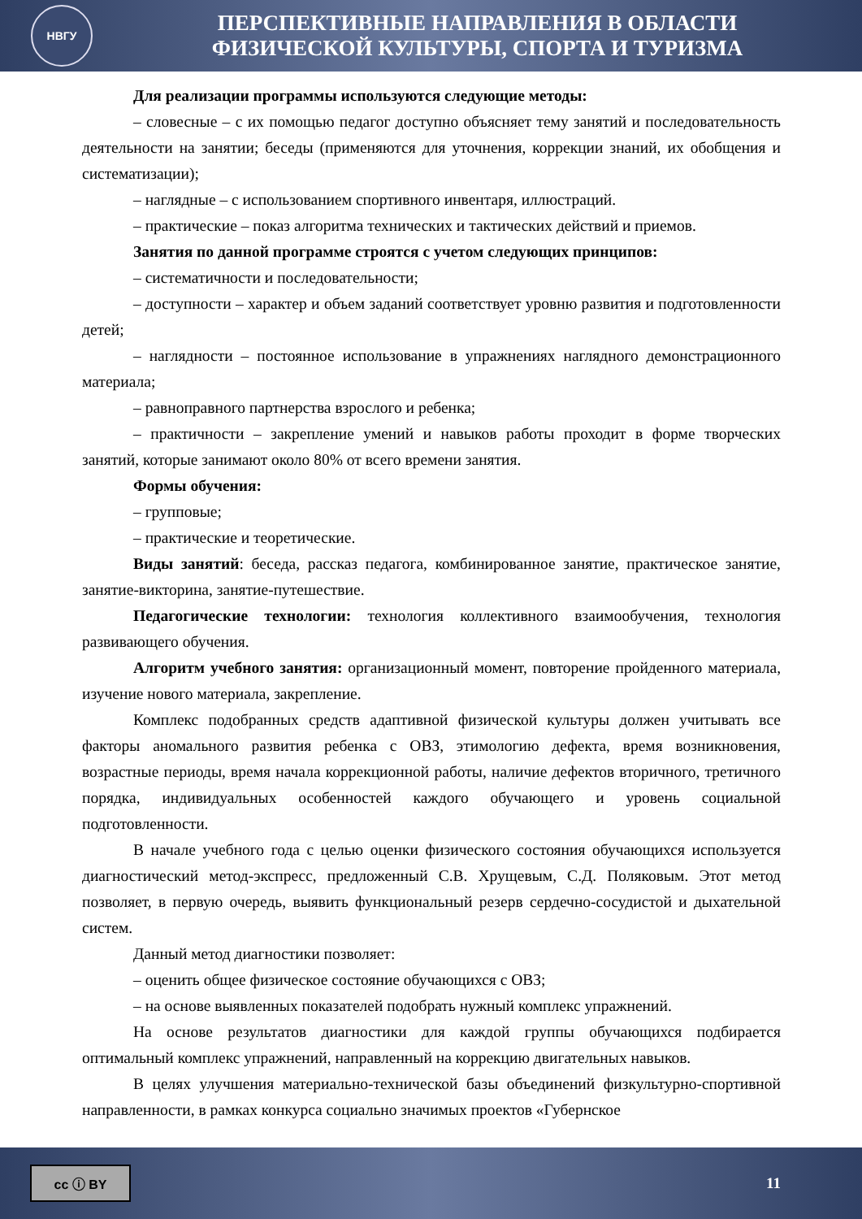НВГУ
ПЕРСПЕКТИВНЫЕ НАПРАВЛЕНИЯ В ОБЛАСТИ
ФИЗИЧЕСКОЙ КУЛЬТУРЫ, СПОРТА И ТУРИЗМА
Для реализации программы используются следующие методы:
– словесные – с их помощью педагог доступно объясняет тему занятий и последовательность деятельности на занятии; беседы (применяются для уточнения, коррекции знаний, их обобщения и систематизации);
– наглядные – с использованием спортивного инвентаря, иллюстраций.
– практические – показ алгоритма технических и тактических действий и приемов.
Занятия по данной программе строятся с учетом следующих принципов:
– систематичности и последовательности;
– доступности – характер и объем заданий соответствует уровню развития и подготовленности детей;
– наглядности – постоянное использование в упражнениях наглядного демонстрационного материала;
– равноправного партнерства взрослого и ребенка;
– практичности – закрепление умений и навыков работы проходит в форме творческих занятий, которые занимают около 80% от всего времени занятия.
Формы обучения:
– групповые;
– практические и теоретические.
Виды занятий: беседа, рассказ педагога, комбинированное занятие, практическое занятие, занятие-викторина, занятие-путешествие.
Педагогические технологии: технология коллективного взаимообучения, технология развивающего обучения.
Алгоритм учебного занятия: организационный момент, повторение пройденного материала, изучение нового материала, закрепление.
Комплекс подобранных средств адаптивной физической культуры должен учитывать все факторы аномального развития ребенка с ОВЗ, этимологию дефекта, время возникновения, возрастные периоды, время начала коррекционной работы, наличие дефектов вторичного, третичного порядка, индивидуальных особенностей каждого обучающего и уровень социальной подготовленности.
В начале учебного года с целью оценки физического состояния обучающихся используется диагностический метод-экспресс, предложенный С.В. Хрущевым, С.Д. Поляковым. Этот метод позволяет, в первую очередь, выявить функциональный резерв сердечно-сосудистой и дыхательной систем.
Данный метод диагностики позволяет:
– оценить общее физическое состояние обучающихся с ОВЗ;
– на основе выявленных показателей подобрать нужный комплекс упражнений.
На основе результатов диагностики для каждой группы обучающихся подбирается оптимальный комплекс упражнений, направленный на коррекцию двигательных навыков.
В целях улучшения материально-технической базы объединений физкультурно-спортивной направленности, в рамках конкурса социально значимых проектов «Губернское
cc ⓘ BY
11